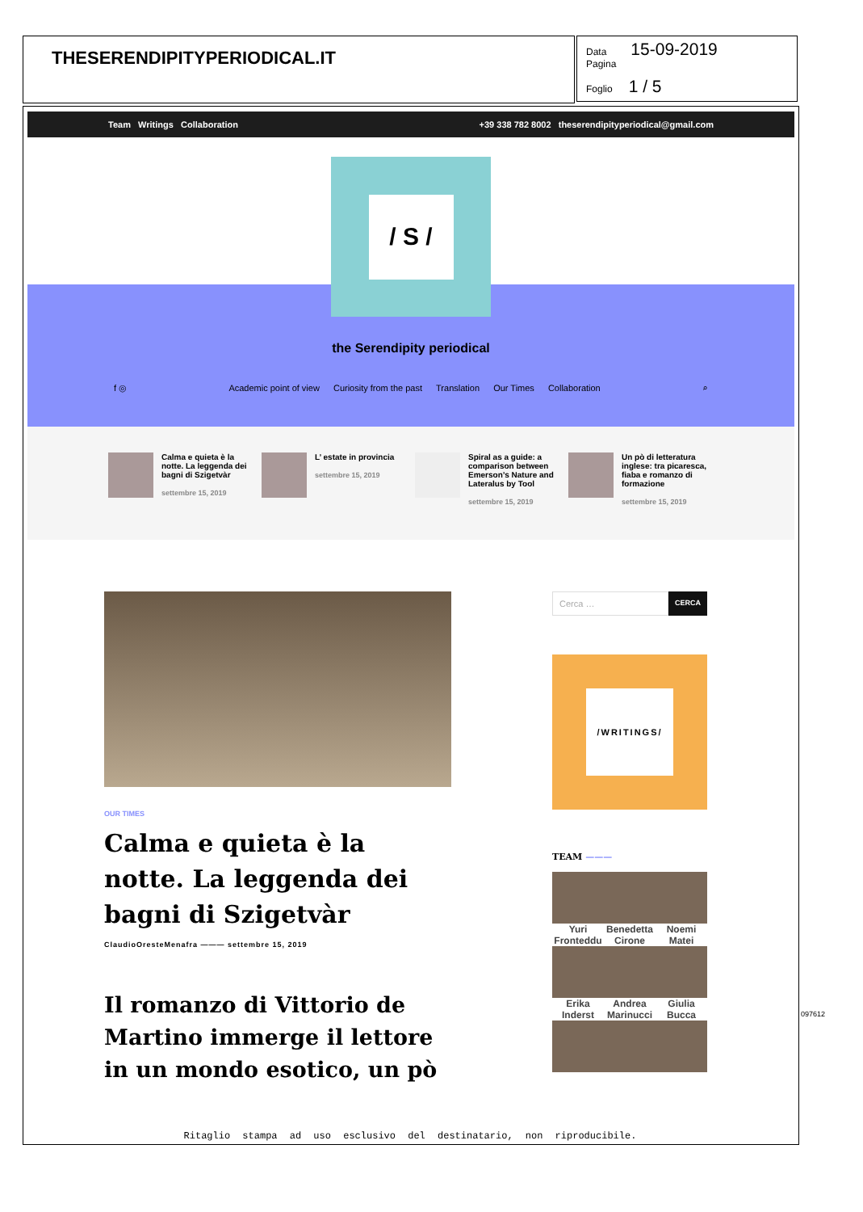THESERENDIPITYPERIODICAL.IT
Data 15-09-2019
Pagina
Foglio 1 / 5
Team Writings Collaboration +39 338 782 8002 theserendipityperiodical@gmail.com
/ S /
the Serendipity periodical
f ◎ Academic point of view Curiosity from the past Translation Our Times Collaboration ⌕
Calma e quieta è la notte. La leggenda dei bagni di Szigetvàr
settembre 15, 2019
L’ estate in provincia
settembre 15, 2019
Spiral as a guide: a comparison between Emerson’s Nature and Lateralus by Tool
settembre 15, 2019
Un pò di letteratura inglese: tra picaresca, fiaba e romanzo di formazione
settembre 15, 2019
OUR TIMES
Calma e quieta è la notte. La leggenda dei bagni di Szigetvàr
ClaudioOresteMenafra ——— settembre 15, 2019
Il romanzo di Vittorio de Martino immerge il lettore in un mondo esotico, un pò
Cerca …
CERCA
/WRITINGS/
TEAM ———
Yuri Fronteddu
Benedetta Cirone
Noemi Matei
Erika Inderst
Andrea Marinucci
Giulia Bucca
Ritaglio stampa ad uso esclusivo del destinatario, non riproducibile.
097612